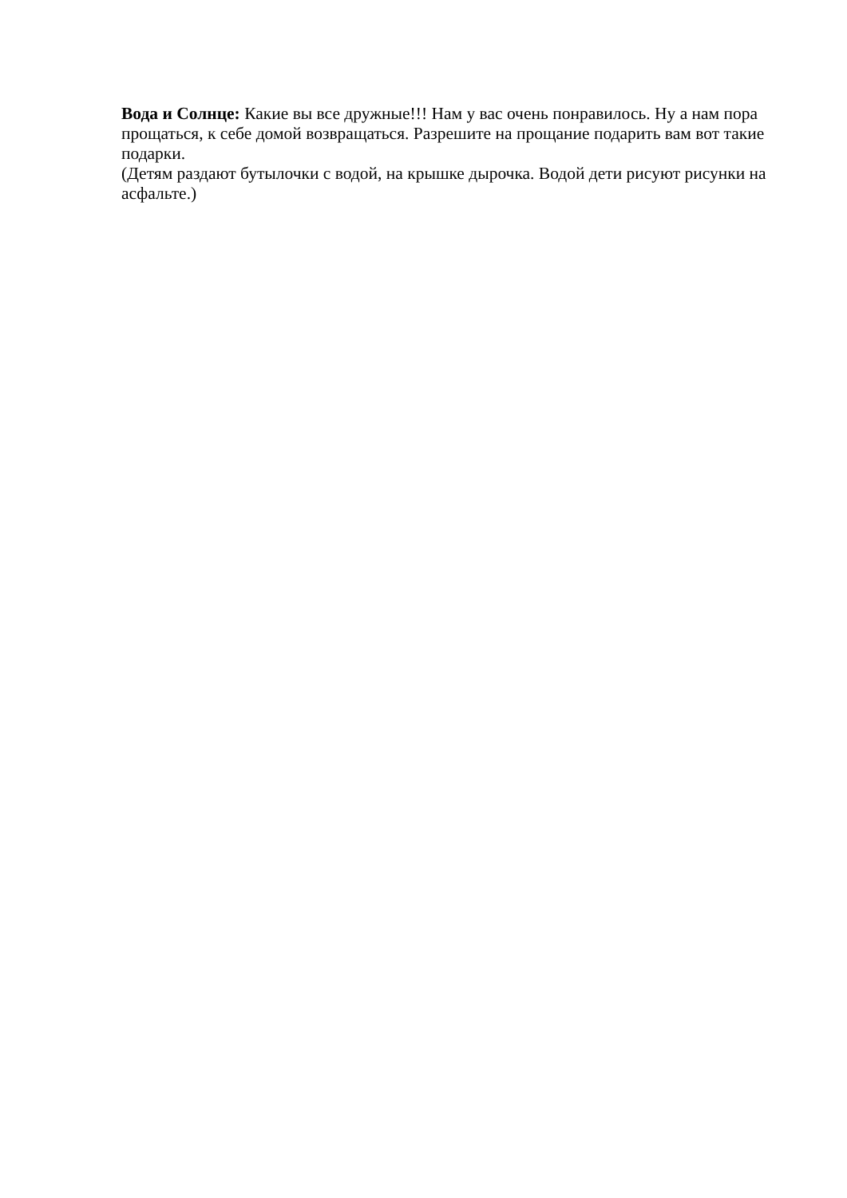Вода и Солнце: Какие вы все дружные!!! Нам у вас очень понравилось. Ну а нам пора прощаться, к себе домой возвращаться. Разрешите на прощание подарить вам вот такие подарки.
(Детям раздают бутылочки с водой, на крышке дырочка. Водой дети рисуют рисунки на асфальте.)